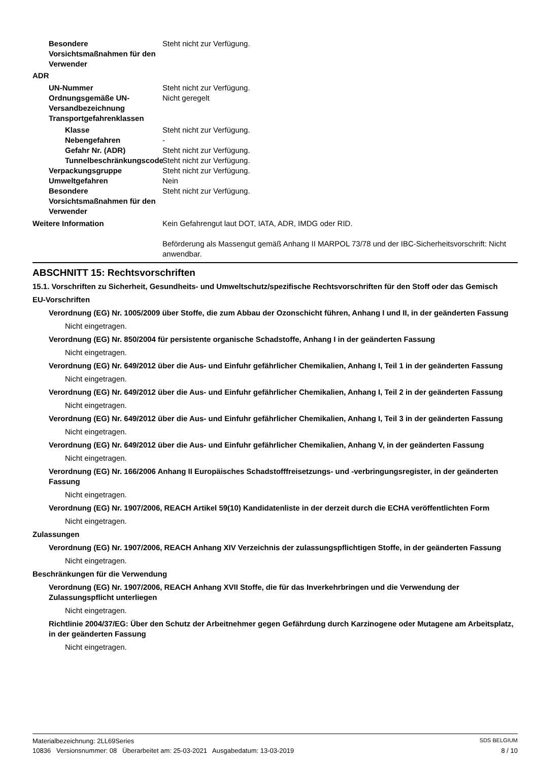Besondere Vorsichtsmaßnahmen für den Verwender
Steht nicht zur Verfügung.
ADR
UN-Nummer Steht nicht zur Verfügung.
Ordnungsgemäße UN-Versandbezeichnung
Nicht geregelt
Transportgefahrenklassen
Klasse Steht nicht zur Verfügung.
Nebengefahren -
Gefahr Nr. (ADR) Steht nicht zur Verfügung.
Tunnelbeschränkungscode
Steht nicht zur Verfügung.
Verpackungsgruppe Steht nicht zur Verfügung.
Umweltgefahren Nein
Besondere Vorsichtsmaßnahmen für den Verwender
Steht nicht zur Verfügung.
Weitere Information Kein Gefahrengut laut DOT, IATA, ADR, IMDG oder RID.
Beförderung als Massengut gemäß Anhang II MARPOL 73/78 und der IBC-Sicherheitsvorschrift: Nicht anwendbar.
ABSCHNITT 15: Rechtsvorschriften
15.1. Vorschriften zu Sicherheit, Gesundheits- und Umweltschutz/spezifische Rechtsvorschriften für den Stoff oder das Gemisch
EU-Vorschriften
Verordnung (EG) Nr. 1005/2009 über Stoffe, die zum Abbau der Ozonschicht führen, Anhang I und II, in der geänderten Fassung
Nicht eingetragen.
Verordnung (EG) Nr. 850/2004 für persistente organische Schadstoffe, Anhang I in der geänderten Fassung
Nicht eingetragen.
Verordnung (EG) Nr. 649/2012 über die Aus- und Einfuhr gefährlicher Chemikalien, Anhang I, Teil 1 in der geänderten Fassung
Nicht eingetragen.
Verordnung (EG) Nr. 649/2012 über die Aus- und Einfuhr gefährlicher Chemikalien, Anhang I, Teil 2 in der geänderten Fassung
Nicht eingetragen.
Verordnung (EG) Nr. 649/2012 über die Aus- und Einfuhr gefährlicher Chemikalien, Anhang I, Teil 3 in der geänderten Fassung
Nicht eingetragen.
Verordnung (EG) Nr. 649/2012 über die Aus- und Einfuhr gefährlicher Chemikalien, Anhang V, in der geänderten Fassung
Nicht eingetragen.
Verordnung (EG) Nr. 166/2006 Anhang II Europäisches Schadstofffreisetzungs- und -verbringungsregister, in der geänderten Fassung
Nicht eingetragen.
Verordnung (EG) Nr. 1907/2006, REACH Artikel 59(10) Kandidatenliste in der derzeit durch die ECHA veröffentlichten Form
Nicht eingetragen.
Zulassungen
Verordnung (EG) Nr. 1907/2006, REACH Anhang XIV Verzeichnis der zulassungspflichtigen Stoffe, in der geänderten Fassung
Nicht eingetragen.
Beschränkungen für die Verwendung
Verordnung (EG) Nr. 1907/2006, REACH Anhang XVII Stoffe, die für das Inverkehrbringen und die Verwendung der Zulassungspflicht unterliegen
Nicht eingetragen.
Richtlinie 2004/37/EG: Über den Schutz der Arbeitnehmer gegen Gefährdung durch Karzinogene oder Mutagene am Arbeitsplatz, in der geänderten Fassung
Nicht eingetragen.
Materialbezeichnung: 2LL69Series SDS BELGIUM
10836 Versionsnummer: 08 Überarbeitet am: 25-03-2021 Ausgabedatum: 13-03-2019 8 / 10